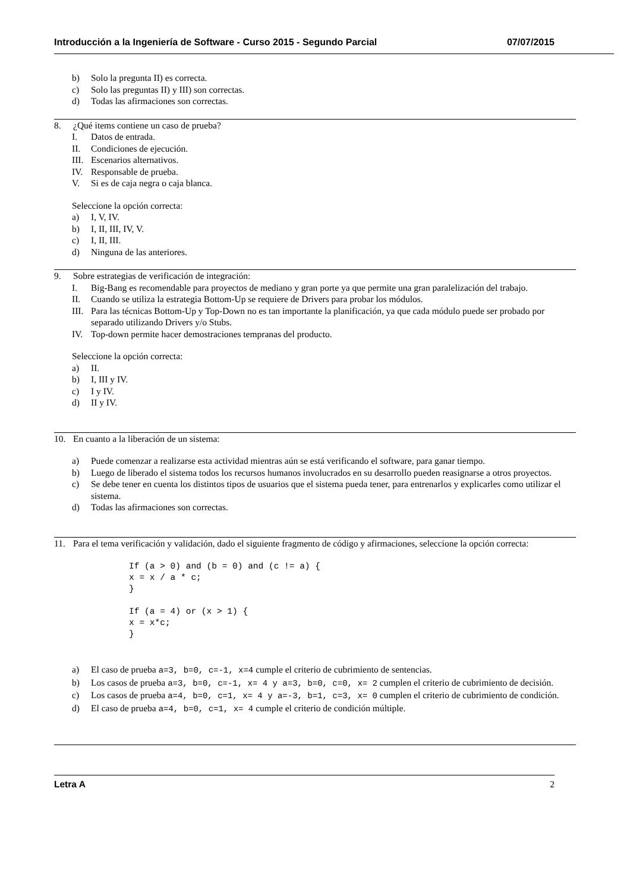Introducción a la Ingeniería de Software - Curso 2015 - Segundo Parcial 07/07/2015
b) Solo la pregunta II) es correcta.
c) Solo las preguntas II) y III) son correctas.
d) Todas las afirmaciones son correctas.
8. ¿Qué items contiene un caso de prueba?
I. Datos de entrada.
II. Condiciones de ejecución.
III. Escenarios alternativos.
IV. Responsable de prueba.
V. Si es de caja negra o caja blanca.
Seleccione la opción correcta:
a) I, V, IV.
b) I, II, III, IV, V.
c) I, II, III.
d) Ninguna de las anteriores.
9. Sobre estrategias de verificación de integración:
I. Big-Bang es recomendable para proyectos de mediano y gran porte ya que permite una gran paralelización del trabajo.
II. Cuando se utiliza la estrategia Bottom-Up se requiere de Drivers para probar los módulos.
III. Para las técnicas Bottom-Up y Top-Down no es tan importante la planificación, ya que cada módulo puede ser probado por separado utilizando Drivers y/o Stubs.
IV. Top-down permite hacer demostraciones tempranas del producto.
Seleccione la opción correcta:
a) II.
b) I, III y IV.
c) I y IV.
d) II y IV.
10. En cuanto a la liberación de un sistema:
a) Puede comenzar a realizarse esta actividad mientras aún se está verificando el software, para ganar tiempo.
b) Luego de liberado el sistema todos los recursos humanos involucrados en su desarrollo pueden reasignarse a otros proyectos.
c) Se debe tener en cuenta los distintos tipos de usuarios que el sistema pueda tener, para entrenarlos y explicarles como utilizar el sistema.
d) Todas las afirmaciones son correctas.
11. Para el tema verificación y validación, dado el siguiente fragmento de código y afirmaciones, seleccione la opción correcta:
If (a > 0) and (b = 0) and (c != a) { x = x / a * c; } If (a = 4) or (x > 1) { x = x*c; }
a) El caso de prueba a=3, b=0, c=-1, x=4 cumple el criterio de cubrimiento de sentencias.
b) Los casos de prueba a=3, b=0, c=-1, x= 4 y a=3, b=0, c=0, x= 2 cumplen el criterio de cubrimiento de decisión.
c) Los casos de prueba a=4, b=0, c=1, x= 4 y a=-3, b=1, c=3, x= 0 cumplen el criterio de cubrimiento de condición.
d) El caso de prueba a=4, b=0, c=1, x= 4 cumple el criterio de condición múltiple.
Letra A 2